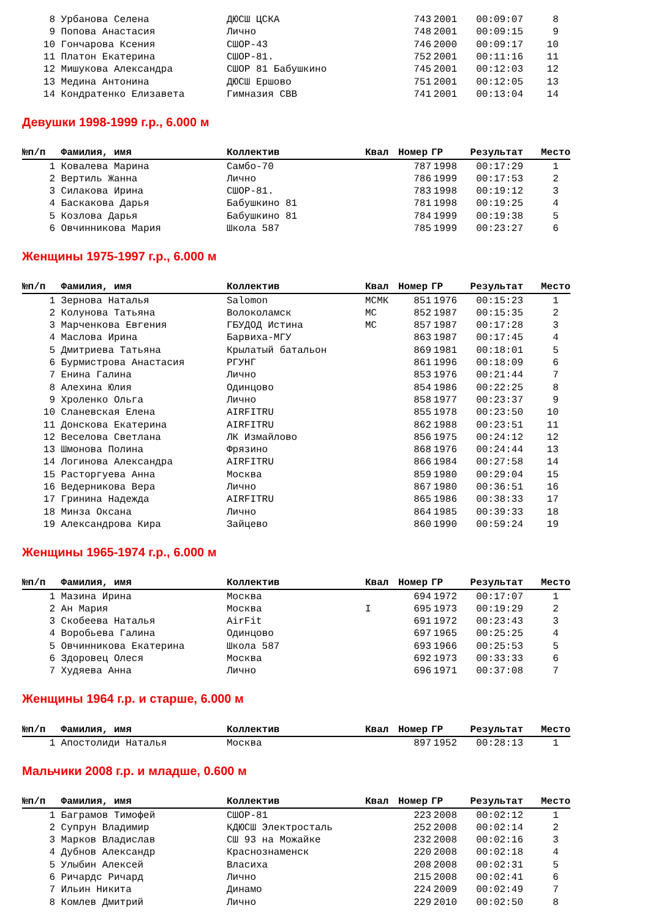| 8 | Урбанова Селена | ДЮСШ ЦСКА | | 743 | 2001 | 00:09:07 | 8 |
| 9 | Попова Анастасия | Лично | | 748 | 2001 | 00:09:15 | 9 |
| 10 | Гончарова Ксения | СШОР-43 | | 746 | 2000 | 00:09:17 | 10 |
| 11 | Платон Екатерина | СШОР-81. | | 752 | 2001 | 00:11:16 | 11 |
| 12 | Мишукова Александра | СШОР 81 Бабушкино | | 745 | 2001 | 00:12:03 | 12 |
| 13 | Медина Антонина | ДЮСШ Ершово | | 751 | 2001 | 00:12:05 | 13 |
| 14 | Кондратенко Елизавета | Гимназия СВВ | | 741 | 2001 | 00:13:04 | 14 |
Девушки 1998-1999 г.р., 6.000 м
| №п/п | Фамилия, имя | Коллектив | Квал | Номер | ГР | Результат | Место |
| --- | --- | --- | --- | --- | --- | --- | --- |
| 1 | Ковалева Марина | Самбо-70 | | 787 | 1998 | 00:17:29 | 1 |
| 2 | Вертиль Жанна | Лично | | 786 | 1999 | 00:17:53 | 2 |
| 3 | Силакова Ирина | СШОР-81. | | 783 | 1998 | 00:19:12 | 3 |
| 4 | Баскакова Дарья | Бабушкино 81 | | 781 | 1998 | 00:19:25 | 4 |
| 5 | Козлова Дарья | Бабушкино 81 | | 784 | 1999 | 00:19:38 | 5 |
| 6 | Овчинникова Мария | Школа 587 | | 785 | 1999 | 00:23:27 | 6 |
Женщины 1975-1997 г.р., 6.000 м
| №п/п | Фамилия, имя | Коллектив | Квал | Номер | ГР | Результат | Место |
| --- | --- | --- | --- | --- | --- | --- | --- |
| 1 | Зернова Наталья | Salomon | МСМК | 851 | 1976 | 00:15:23 | 1 |
| 2 | Колунова Татьяна | Волоколамск | МС | 852 | 1987 | 00:15:35 | 2 |
| 3 | Марченкова Евгения | ГБУДОД Истина | МС | 857 | 1987 | 00:17:28 | 3 |
| 4 | Маслова Ирина | Барвиха-МГУ | | 863 | 1987 | 00:17:45 | 4 |
| 5 | Дмитриева Татьяна | Крылатый батальон | | 869 | 1981 | 00:18:01 | 5 |
| 6 | Бурмистрова Анастасия | РГУНГ | | 861 | 1996 | 00:18:09 | 6 |
| 7 | Енина Галина | Лично | | 853 | 1976 | 00:21:44 | 7 |
| 8 | Алехина Юлия | Одинцово | | 854 | 1986 | 00:22:25 | 8 |
| 9 | Хроленко Ольга | Лично | | 858 | 1977 | 00:23:37 | 9 |
| 10 | Сланевская Елена | AIRFITRU | | 855 | 1978 | 00:23:50 | 10 |
| 11 | Донскова Екатерина | AIRFITRU | | 862 | 1988 | 00:23:51 | 11 |
| 12 | Веселова Светлана | ЛК Измайлово | | 856 | 1975 | 00:24:12 | 12 |
| 13 | Шмонова Полина | Фрязино | | 868 | 1976 | 00:24:44 | 13 |
| 14 | Логинова Александра | AIRFITRU | | 866 | 1984 | 00:27:58 | 14 |
| 15 | Расторгуева Анна | Москва | | 859 | 1980 | 00:29:04 | 15 |
| 16 | Ведерникова Вера | Лично | | 867 | 1980 | 00:36:51 | 16 |
| 17 | Гринина Надежда | AIRFITRU | | 865 | 1986 | 00:38:33 | 17 |
| 18 | Минза Оксана | Лично | | 864 | 1985 | 00:39:33 | 18 |
| 19 | Александрова Кира | Зайцево | | 860 | 1990 | 00:59:24 | 19 |
Женщины 1965-1974 г.р., 6.000 м
| №п/п | Фамилия, имя | Коллектив | Квал | Номер | ГР | Результат | Место |
| --- | --- | --- | --- | --- | --- | --- | --- |
| 1 | Мазина Ирина | Москва | | 694 | 1972 | 00:17:07 | 1 |
| 2 | Ан Мария | Москва | I | 695 | 1973 | 00:19:29 | 2 |
| 3 | Скобеева Наталья | AirFit | | 691 | 1972 | 00:23:43 | 3 |
| 4 | Воробьева Галина | Одинцово | | 697 | 1965 | 00:25:25 | 4 |
| 5 | Овчинникова Екатерина | Школа 587 | | 693 | 1966 | 00:25:53 | 5 |
| 6 | Здоровец Олеся | Москва | | 692 | 1973 | 00:33:33 | 6 |
| 7 | Худяева Анна | Лично | | 696 | 1971 | 00:37:08 | 7 |
Женщины 1964 г.р. и старше, 6.000 м
| №п/п | Фамилия, имя | Коллектив | Квал | Номер | ГР | Результат | Место |
| --- | --- | --- | --- | --- | --- | --- | --- |
| 1 | Апостолиди Наталья | Москва | | 897 | 1952 | 00:28:13 | 1 |
Мальчики 2008 г.р. и младше, 0.600 м
| №п/п | Фамилия, имя | Коллектив | Квал | Номер | ГР | Результат | Место |
| --- | --- | --- | --- | --- | --- | --- | --- |
| 1 | Баграмов Тимофей | СШОР-81 | | 223 | 2008 | 00:02:12 | 1 |
| 2 | Супрун Владимир | КДЮСШ Электросталь | | 252 | 2008 | 00:02:14 | 2 |
| 3 | Марков Владислав | СШ 93 на Можайке | | 232 | 2008 | 00:02:16 | 3 |
| 4 | Дубнов Александр | Краснознаменск | | 220 | 2008 | 00:02:18 | 4 |
| 5 | Улыбин Алексей | Власиха | | 208 | 2008 | 00:02:31 | 5 |
| 6 | Ричардс Ричард | Лично | | 215 | 2008 | 00:02:41 | 6 |
| 7 | Ильин Никита | Динамо | | 224 | 2009 | 00:02:49 | 7 |
| 8 | Комлев Дмитрий | Лично | | 229 | 2010 | 00:02:50 | 8 |